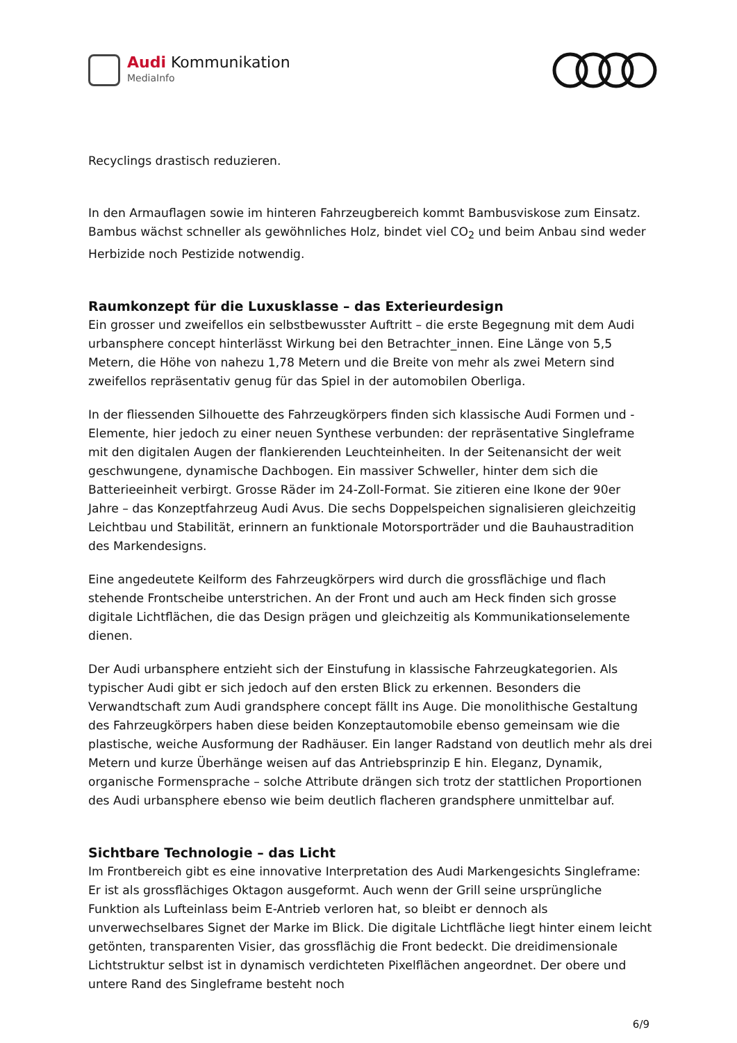Audi Kommunikation
MediaInfo
Recyclings drastisch reduzieren.
In den Armauflagen sowie im hinteren Fahrzeugbereich kommt Bambusviskose zum Einsatz. Bambus wächst schneller als gewöhnliches Holz, bindet viel CO<sub>2</sub> und beim Anbau sind weder Herbizide noch Pestizide notwendig.
Raumkonzept für die Luxusklasse – das Exterieurdesign
Ein grosser und zweifellos ein selbstbewusster Auftritt – die erste Begegnung mit dem Audi urbansphere concept hinterlässt Wirkung bei den Betrachter_innen. Eine Länge von 5,5 Metern, die Höhe von nahezu 1,78 Metern und die Breite von mehr als zwei Metern sind zweifellos repräsentativ genug für das Spiel in der automobilen Oberliga.
In der fliessenden Silhouette des Fahrzeugkörpers finden sich klassische Audi Formen und -Elemente, hier jedoch zu einer neuen Synthese verbunden: der repräsentative Singleframe mit den digitalen Augen der flankierenden Leuchteinheiten. In der Seitenansicht der weit geschwungene, dynamische Dachbogen. Ein massiver Schweller, hinter dem sich die Batterieeinheit verbirgt. Grosse Räder im 24-Zoll-Format. Sie zitieren eine Ikone der 90er Jahre – das Konzeptfahrzeug Audi Avus. Die sechs Doppelspeichen signalisieren gleichzeitig Leichtbau und Stabilität, erinnern an funktionale Motorsporträder und die Bauhaustradition des Markendesigns.
Eine angedeutete Keilform des Fahrzeugkörpers wird durch die grossflächige und flach stehende Frontscheibe unterstrichen. An der Front und auch am Heck finden sich grosse digitale Lichtflächen, die das Design prägen und gleichzeitig als Kommunikationselemente dienen.
Der Audi urbansphere entzieht sich der Einstufung in klassische Fahrzeugkategorien. Als typischer Audi gibt er sich jedoch auf den ersten Blick zu erkennen. Besonders die Verwandtschaft zum Audi grandsphere concept fällt ins Auge. Die monolithische Gestaltung des Fahrzeugkörpers haben diese beiden Konzeptautomobile ebenso gemeinsam wie die plastische, weiche Ausformung der Radhäuser. Ein langer Radstand von deutlich mehr als drei Metern und kurze Überhänge weisen auf das Antriebsprinzip E hin. Eleganz, Dynamik, organische Formensprache – solche Attribute drängen sich trotz der stattlichen Proportionen des Audi urbansphere ebenso wie beim deutlich flacheren grandsphere unmittelbar auf.
Sichtbare Technologie – das Licht
Im Frontbereich gibt es eine innovative Interpretation des Audi Markengesichts Singleframe: Er ist als grossflächiges Oktagon ausgeformt. Auch wenn der Grill seine ursprüngliche Funktion als Lufteinlass beim E-Antrieb verloren hat, so bleibt er dennoch als unverwechselbares Signet der Marke im Blick. Die digitale Lichtfläche liegt hinter einem leicht getönten, transparenten Visier, das grossflächig die Front bedeckt. Die dreidimensionale Lichtstruktur selbst ist in dynamisch verdichteten Pixelflächen angeordnet. Der obere und untere Rand des Singleframe besteht noch
6/9